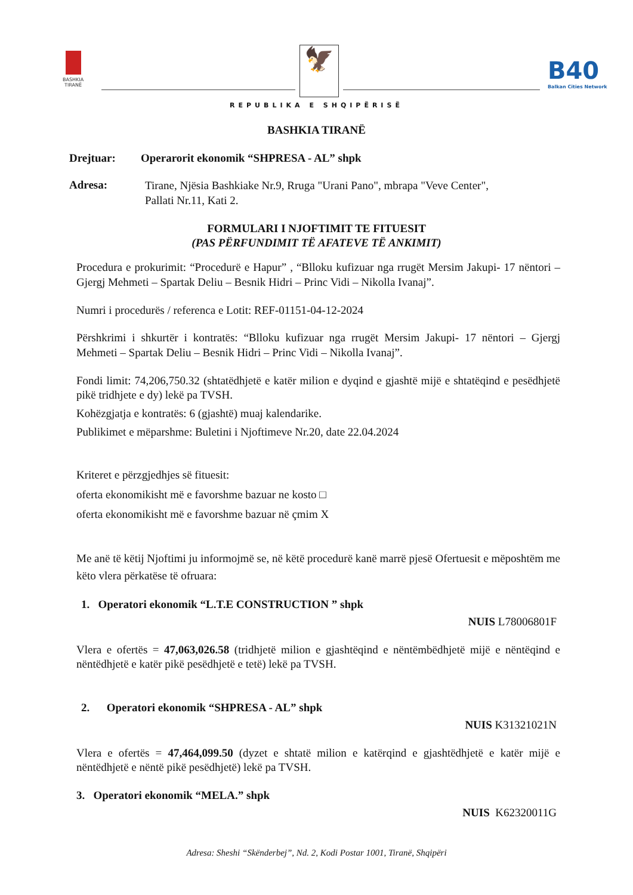BASHKIA
TIRANË
🦅 B40
Balkan Cities Network
REPUBLIKA E SHQIPËRISË
BASHKIA TIRANË
Drejtuar: Operarorit ekonomik “SHPRESA - AL” shpk
Adresa:
Tirane, Njësia Bashkiake Nr.9, Rruga "Urani Pano", mbrapa "Veve Center",
Pallati Nr.11, Kati 2.
FORMULARI I NJOFTIMIT TE FITUESIT
(PAS PËRFUNDIMIT TË AFATEVE TË ANKIMIT)
Procedura e prokurimit: “Procedurë e Hapur” , “Blloku kufizuar nga rrugët Mersim Jakupi- 17 nëntori – Gjergj Mehmeti – Spartak Deliu – Besnik Hidri – Princ Vidi – Nikolla Ivanaj”.
Numri i procedurës / referenca e Lotit: REF-01151-04-12-2024
Përshkrimi i shkurtër i kontratës: “Blloku kufizuar nga rrugët Mersim Jakupi- 17 nëntori – Gjergj Mehmeti – Spartak Deliu – Besnik Hidri – Princ Vidi – Nikolla Ivanaj”.
Fondi limit: 74,206,750.32 (shtatëdhjetë e katër milion e dyqind e gjashtë mijë e shtatëqind e pesëdhjetë pikë tridhjete e dy) lekë pa TVSH.
Kohëzgjatja e kontratës: 6 (gjashtë) muaj kalendarike.
Publikimet e mëparshme: Buletini i Njoftimeve Nr.20, date 22.04.2024
Kriteret e përzgjedhjes së fituesit:
oferta ekonomikisht më e favorshme bazuar ne kosto □
oferta ekonomikisht më e favorshme bazuar në çmim X
Me anë të këtij Njoftimi ju informojmë se, në këtë procedurë kanë marrë pjesë Ofertuesit e mëposhtëm me këto vlera përkatëse të ofruara:
1. Operatori ekonomik “L.T.E CONSTRUCTION ” shpk
NUIS L78006801F
Vlera e ofertës = 47,063,026.58 (tridhjetë milion e gjashtëqind e nëntëmbëdhjetë mijë e nëntëqind e nëntëdhjetë e katër pikë pesëdhjetë e tetë) lekë pa TVSH.
2. Operatori ekonomik “SHPRESA - AL” shpk
NUIS K31321021N
Vlera e ofertës = 47,464,099.50 (dyzet e shtatë milion e katërqind e gjashtëdhjetë e katër mijë e nëntëdhjetë e nëntë pikë pesëdhjetë) lekë pa TVSH.
3. Operatori ekonomik “MELA.” shpk
NUIS K62320011G
Adresa: Sheshi “Skënderbej”, Nd. 2, Kodi Postar 1001, Tiranë, Shqipëri